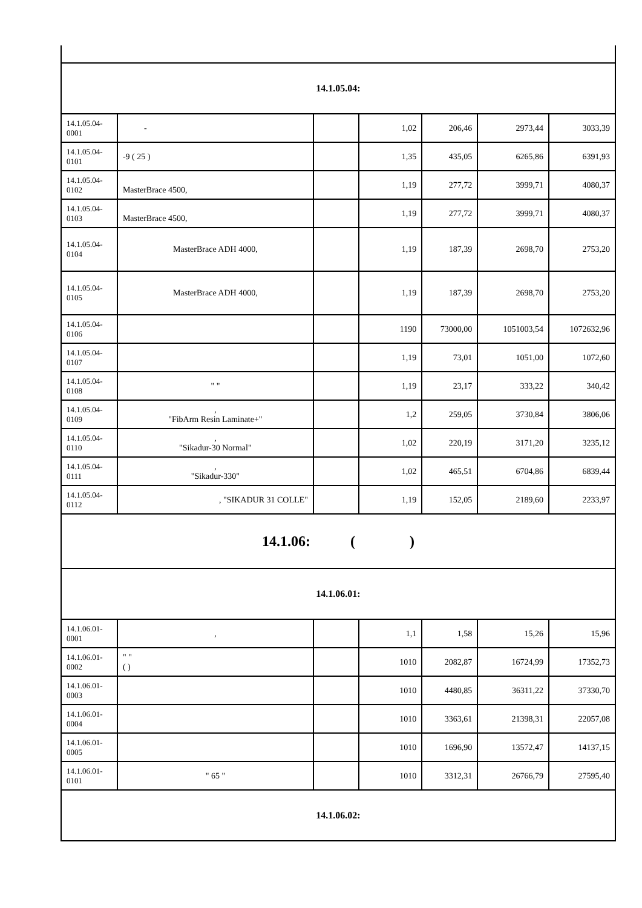| 14.1.05.04: | | | | | | |
| 14.1.05.04-0001 | - | | 1,02 | 206,46 | 2973,44 | 3033,39 |
| 14.1.05.04-0101 | -9 ( 25 ) | | 1,35 | 435,05 | 6265,86 | 6391,93 |
| 14.1.05.04-0102 | MasterBrace 4500, | | 1,19 | 277,72 | 3999,71 | 4080,37 |
| 14.1.05.04-0103 | MasterBrace 4500, | | 1,19 | 277,72 | 3999,71 | 4080,37 |
| 14.1.05.04-0104 | MasterBrace ADH 4000, | | 1,19 | 187,39 | 2698,70 | 2753,20 |
| 14.1.05.04-0105 | MasterBrace ADH 4000, | | 1,19 | 187,39 | 2698,70 | 2753,20 |
| 14.1.05.04-0106 | | | 1190 | 73000,00 | 1051003,54 | 1072632,96 |
| 14.1.05.04-0107 | | | 1,19 | 73,01 | 1051,00 | 1072,60 |
| 14.1.05.04-0108 | " " | | 1,19 | 23,17 | 333,22 | 340,42 |
| 14.1.05.04-0109 | , "FibArm Resin Laminate+" | | 1,2 | 259,05 | 3730,84 | 3806,06 |
| 14.1.05.04-0110 | , "Sikadur-30 Normal" | | 1,02 | 220,19 | 3171,20 | 3235,12 |
| 14.1.05.04-0111 | , "Sikadur-330" | | 1,02 | 465,51 | 6704,86 | 6839,44 |
| 14.1.05.04-0112 | , "SIKADUR 31 COLLE" | | 1,19 | 152,05 | 2189,60 | 2233,97 |
| 14.1.06: ( ) | | | | | | |
| 14.1.06.01: | | | | | | |
| 14.1.06.01-0001 | , | | 1,1 | 1,58 | 15,26 | 15,96 |
| 14.1.06.01-0002 | " " ( ) | | 1010 | 2082,87 | 16724,99 | 17352,73 |
| 14.1.06.01-0003 | | | 1010 | 4480,85 | 36311,22 | 37330,70 |
| 14.1.06.01-0004 | | | 1010 | 3363,61 | 21398,31 | 22057,08 |
| 14.1.06.01-0005 | | | 1010 | 1696,90 | 13572,47 | 14137,15 |
| 14.1.06.01-0101 | " 65 " | | 1010 | 3312,31 | 26766,79 | 27595,40 |
| 14.1.06.02: | | | | | | |